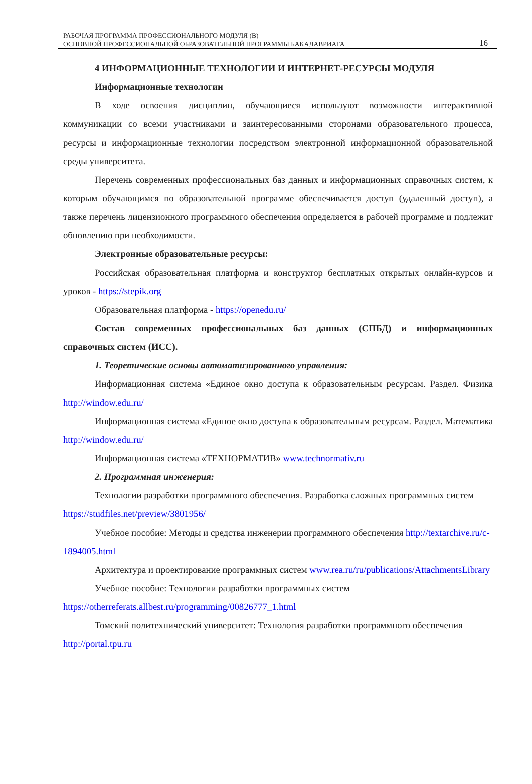РАБОЧАЯ ПРОГРАММА ПРОФЕССИОНАЛЬНОГО МОДУЛЯ (В)
ОСНОВНОЙ ПРОФЕССИОНАЛЬНОЙ ОБРАЗОВАТЕЛЬНОЙ ПРОГРАММЫ БАКАЛАВРИАТА
16
4 ИНФОРМАЦИОННЫЕ ТЕХНОЛОГИИ И ИНТЕРНЕТ-РЕСУРСЫ МОДУЛЯ
Информационные технологии
В ходе освоения дисциплин, обучающиеся используют возможности интерактивной коммуникации со всеми участниками и заинтересованными сторонами образовательного процесса, ресурсы и информационные технологии посредством электронной информационной образовательной среды университета.
Перечень современных профессиональных баз данных и информационных справочных систем, к которым обучающимся по образовательной программе обеспечивается доступ (удаленный доступ), а также перечень лицензионного программного обеспечения определяется в рабочей программе и подлежит обновлению при необходимости.
Электронные образовательные ресурсы:
Российская образовательная платформа и конструктор бесплатных открытых онлайн-курсов и уроков - https://stepik.org
Образовательная платформа - https://openedu.ru/
Состав современных профессиональных баз данных (СПБД) и информационных справочных систем (ИСС).
1. Теоретические основы автоматизированного управления:
Информационная система «Единое окно доступа к образовательным ресурсам. Раздел. Физика http://window.edu.ru/
Информационная система «Единое окно доступа к образовательным ресурсам. Раздел. Математика http://window.edu.ru/
Информационная система «ТЕХНОРМАТИВ» www.technormativ.ru
2. Программная инженерия:
Технологии разработки программного обеспечения. Разработка сложных программных систем https://studfiles.net/preview/3801956/
Учебное пособие: Методы и средства инженерии программного обеспечения http://textarchive.ru/c-1894005.html
Архитектура и проектирование программных систем www.rea.ru/ru/publications/AttachmentsLibrary
Учебное пособие: Технологии разработки программных систем https://otherreferats.allbest.ru/programming/00826777_1.html
Томский политехнический университет: Технология разработки программного обеспечения http://portal.tpu.ru